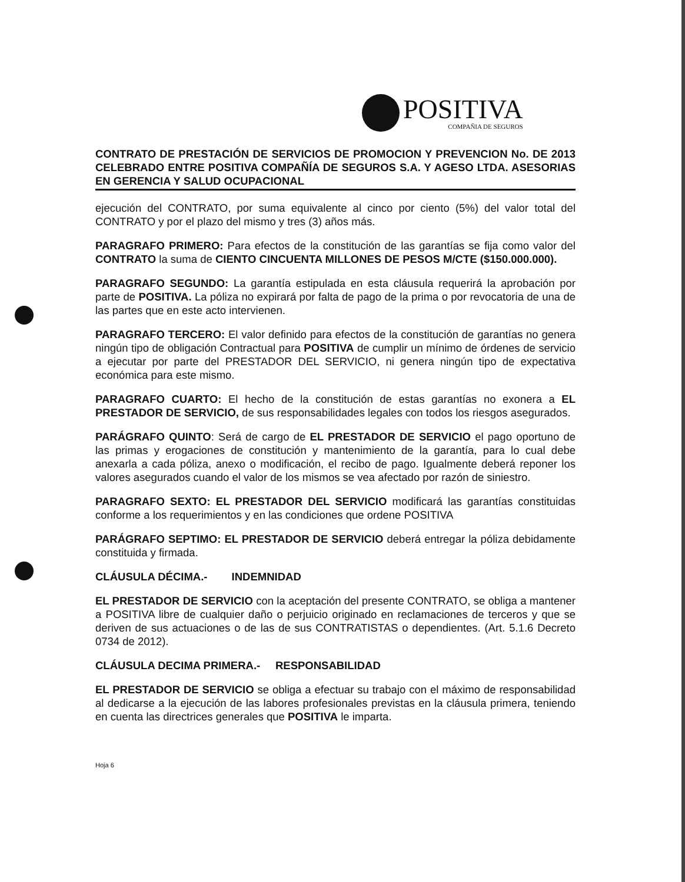POSITIVA
COMPAÑIA DE SEGUROS
CONTRATO DE PRESTACIÓN DE SERVICIOS DE PROMOCION Y PREVENCION No. DE 2013 CELEBRADO ENTRE POSITIVA COMPAÑÍA DE SEGUROS S.A. Y AGESO LTDA. ASESORIAS EN GERENCIA Y SALUD OCUPACIONAL
ejecución del CONTRATO, por suma equivalente al cinco por ciento (5%) del valor total del CONTRATO y por el plazo del mismo y tres (3) años más.
PARAGRAFO PRIMERO: Para efectos de la constitución de las garantías se fija como valor del CONTRATO la suma de CIENTO CINCUENTA MILLONES DE PESOS M/CTE ($150.000.000).
PARAGRAFO SEGUNDO: La garantía estipulada en esta cláusula requerirá la aprobación por parte de POSITIVA. La póliza no expirará por falta de pago de la prima o por revocatoria de una de las partes que en este acto intervienen.
PARAGRAFO TERCERO: El valor definido para efectos de la constitución de garantías no genera ningún tipo de obligación Contractual para POSITIVA de cumplir un mínimo de órdenes de servicio a ejecutar por parte del PRESTADOR DEL SERVICIO, ni genera ningún tipo de expectativa económica para este mismo.
PARAGRAFO CUARTO: El hecho de la constitución de estas garantías no exonera a EL PRESTADOR DE SERVICIO, de sus responsabilidades legales con todos los riesgos asegurados.
PARÁGRAFO QUINTO: Será de cargo de EL PRESTADOR DE SERVICIO el pago oportuno de las primas y erogaciones de constitución y mantenimiento de la garantía, para lo cual debe anexarla a cada póliza, anexo o modificación, el recibo de pago. Igualmente deberá reponer los valores asegurados cuando el valor de los mismos se vea afectado por razón de siniestro.
PARAGRAFO SEXTO: EL PRESTADOR DEL SERVICIO modificará las garantías constituidas conforme a los requerimientos y en las condiciones que ordene POSITIVA
PARÁGRAFO SEPTIMO: EL PRESTADOR DE SERVICIO deberá entregar la póliza debidamente constituida y firmada.
CLÁUSULA DÉCIMA.- INDEMNIDAD
EL PRESTADOR DE SERVICIO con la aceptación del presente CONTRATO, se obliga a mantener a POSITIVA libre de cualquier daño o perjuicio originado en reclamaciones de terceros y que se deriven de sus actuaciones o de las de sus CONTRATISTAS o dependientes. (Art. 5.1.6 Decreto 0734 de 2012).
CLÁUSULA DECIMA PRIMERA.- RESPONSABILIDAD
EL PRESTADOR DE SERVICIO se obliga a efectuar su trabajo con el máximo de responsabilidad al dedicarse a la ejecución de las labores profesionales previstas en la cláusula primera, teniendo en cuenta las directrices generales que POSITIVA le imparta.
Hoja 6